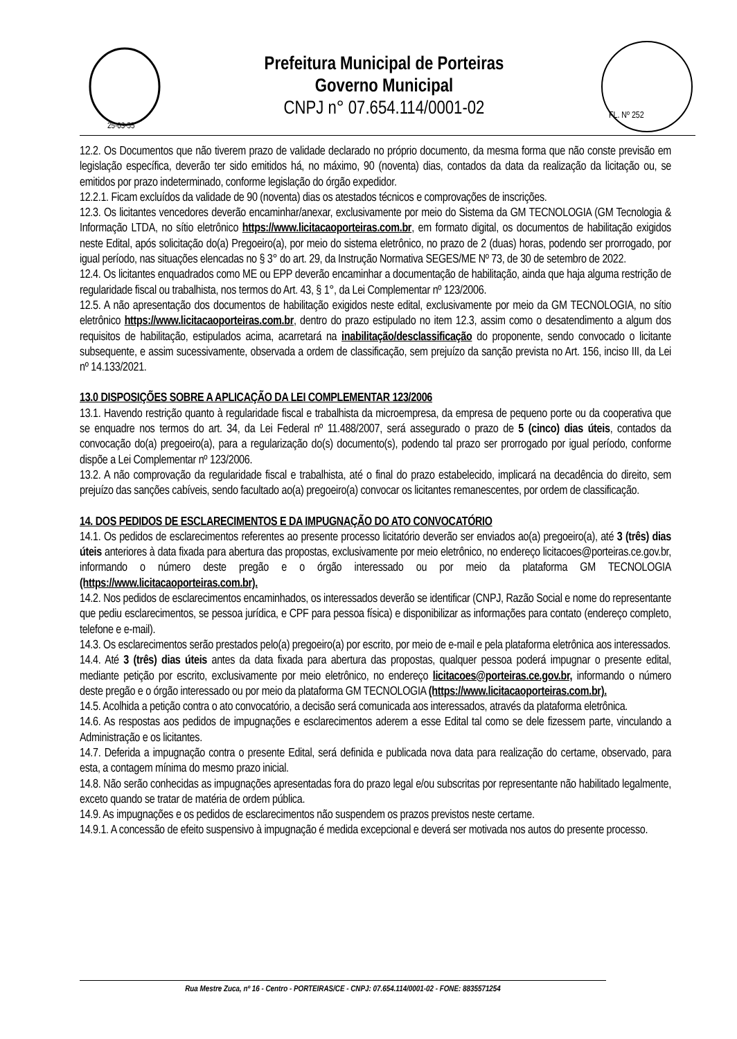25-03-55
Prefeitura Municipal de Porteiras
Governo Municipal
CNPJ n° 07.654.114/0001-02
FL. Nº 252
12.2. Os Documentos que não tiverem prazo de validade declarado no próprio documento, da mesma forma que não conste previsão em legislação específica, deverão ter sido emitidos há, no máximo, 90 (noventa) dias, contados da data da realização da licitação ou, se emitidos por prazo indeterminado, conforme legislação do órgão expedidor.
12.2.1. Ficam excluídos da validade de 90 (noventa) dias os atestados técnicos e comprovações de inscrições.
12.3. Os licitantes vencedores deverão encaminhar/anexar, exclusivamente por meio do Sistema da GM TECNOLOGIA (GM Tecnologia & Informação LTDA, no sítio eletrônico https://www.licitacaoporteiras.com.br, em formato digital, os documentos de habilitação exigidos neste Edital, após solicitação do(a) Pregoeiro(a), por meio do sistema eletrônico, no prazo de 2 (duas) horas, podendo ser prorrogado, por igual período, nas situações elencadas no § 3° do art. 29, da Instrução Normativa SEGES/ME Nº 73, de 30 de setembro de 2022.
12.4. Os licitantes enquadrados como ME ou EPP deverão encaminhar a documentação de habilitação, ainda que haja alguma restrição de regularidade fiscal ou trabalhista, nos termos do Art. 43, § 1°, da Lei Complementar nº 123/2006.
12.5. A não apresentação dos documentos de habilitação exigidos neste edital, exclusivamente por meio da GM TECNOLOGIA, no sítio eletrônico https://www.licitacaoporteiras.com.br, dentro do prazo estipulado no item 12.3, assim como o desatendimento a algum dos requisitos de habilitação, estipulados acima, acarretará na inabilitação/desclassificação do proponente, sendo convocado o licitante subsequente, e assim sucessivamente, observada a ordem de classificação, sem prejuízo da sanção prevista no Art. 156, inciso III, da Lei nº 14.133/2021.
13.0 DISPOSIÇÕES SOBRE A APLICAÇÃO DA LEI COMPLEMENTAR 123/2006
13.1. Havendo restrição quanto à regularidade fiscal e trabalhista da microempresa, da empresa de pequeno porte ou da cooperativa que se enquadre nos termos do art. 34, da Lei Federal nº 11.488/2007, será assegurado o prazo de 5 (cinco) dias úteis, contados da convocação do(a) pregoeiro(a), para a regularização do(s) documento(s), podendo tal prazo ser prorrogado por igual período, conforme dispõe a Lei Complementar nº 123/2006.
13.2. A não comprovação da regularidade fiscal e trabalhista, até o final do prazo estabelecido, implicará na decadência do direito, sem prejuízo das sanções cabíveis, sendo facultado ao(a) pregoeiro(a) convocar os licitantes remanescentes, por ordem de classificação.
14. DOS PEDIDOS DE ESCLARECIMENTOS E DA IMPUGNAÇÃO DO ATO CONVOCATÓRIO
14.1. Os pedidos de esclarecimentos referentes ao presente processo licitatório deverão ser enviados ao(a) pregoeiro(a), até 3 (três) dias úteis anteriores à data fixada para abertura das propostas, exclusivamente por meio eletrônico, no endereço licitacoes@porteiras.ce.gov.br, informando o número deste pregão e o órgão interessado ou por meio da plataforma GM TECNOLOGIA (https://www.licitacaoporteiras.com.br).
14.2. Nos pedidos de esclarecimentos encaminhados, os interessados deverão se identificar (CNPJ, Razão Social e nome do representante que pediu esclarecimentos, se pessoa jurídica, e CPF para pessoa física) e disponibilizar as informações para contato (endereço completo, telefone e e-mail).
14.3. Os esclarecimentos serão prestados pelo(a) pregoeiro(a) por escrito, por meio de e-mail e pela plataforma eletrônica aos interessados.
14.4. Até 3 (três) dias úteis antes da data fixada para abertura das propostas, qualquer pessoa poderá impugnar o presente edital, mediante petição por escrito, exclusivamente por meio eletrônico, no endereço licitacoes@porteiras.ce.gov.br, informando o número deste pregão e o órgão interessado ou por meio da plataforma GM TECNOLOGIA (https://www.licitacaoporteiras.com.br).
14.5. Acolhida a petição contra o ato convocatório, a decisão será comunicada aos interessados, através da plataforma eletrônica.
14.6. As respostas aos pedidos de impugnações e esclarecimentos aderem a esse Edital tal como se dele fizessem parte, vinculando a Administração e os licitantes.
14.7. Deferida a impugnação contra o presente Edital, será definida e publicada nova data para realização do certame, observado, para esta, a contagem mínima do mesmo prazo inicial.
14.8. Não serão conhecidas as impugnações apresentadas fora do prazo legal e/ou subscritas por representante não habilitado legalmente, exceto quando se tratar de matéria de ordem pública.
14.9. As impugnações e os pedidos de esclarecimentos não suspendem os prazos previstos neste certame.
14.9.1. A concessão de efeito suspensivo à impugnação é medida excepcional e deverá ser motivada nos autos do presente processo.
Rua Mestre Zuca, nº 16 - Centro - PORTEIRAS/CE - CNPJ: 07.654.114/0001-02 - FONE: 8835571254